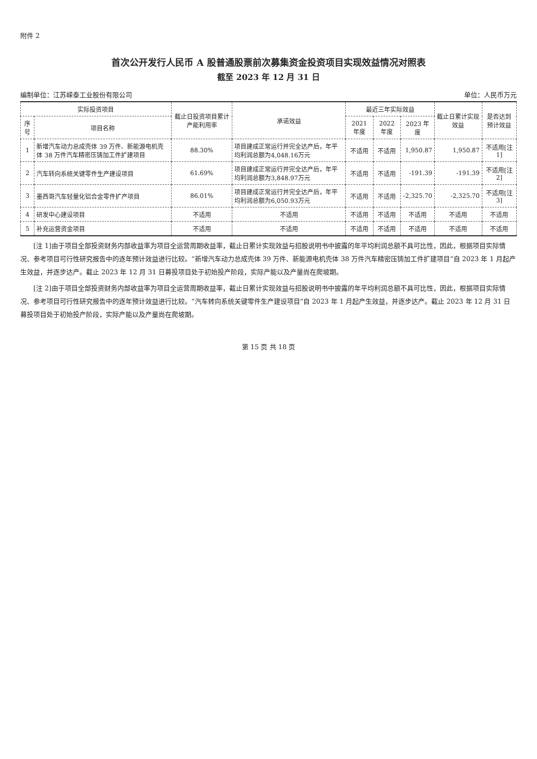附件 2
首次公开发行人民币 A 股普通股票前次募集资金投资项目实现效益情况对照表
截至 2023 年 12 月 31 日
编制单位：江苏嵘泰工业股份有限公司 单位：人民币万元
| 实际投资项目 | | 截止日投资项目累计产能利用率 | 承诺效益 | 最近三年实际效益 | | | 截止日累计实现效益 | 是否达到预计效益 |
| --- | --- | --- | --- | --- | --- | --- | --- | --- |
| 序号 | 项目名称 | | | 2021 年度 | 2022 年度 | 2023 年度 | | |
| 1 | 新增汽车动力总成壳体 39 万件、新能源电机壳体 38 万件汽车精密压铸加工件扩建项目 | 88.30% | 项目建成正常运行并完全达产后，年平均利润总额为4,048.16万元 | 不适用 | 不适用 | 1,950.87 | 1,950.87 | 不适用[注 1] |
| 2 | 汽车转向系统关键零件生产建设项目 | 61.69% | 项目建成正常运行并完全达产后，年平均利润总额为3,848.97万元 | 不适用 | 不适用 | -191.39 | -191.39 | 不适用[注 2] |
| 3 | 墨西哥汽车轻量化铝合金零件扩产项目 | 86.01% | 项目建成正常运行并完全达产后，年平均利润总额为6,050.93万元 | 不适用 | 不适用 | -2,325.70 | -2,325.70 | 不适用[注 3] |
| 4 | 研发中心建设项目 | 不适用 | 不适用 | 不适用 | 不适用 | 不适用 | 不适用 | 不适用 |
| 5 | 补充运营资金项目 | 不适用 | 不适用 | 不适用 | 不适用 | 不适用 | 不适用 | 不适用 |
[注 1]由于项目全部投资财务内部收益率为项目全运营周期收益率，截止日累计实现效益与招股说明书中披露的年平均利润总额不具可比性，因此，根据项目实际情况、参考项目可行性研究报告中的逐年预计效益进行比较。“新增汽车动力总成壳体 39 万件、新能源电机壳体 38 万件汽车精密压铸加工件扩建项目”自 2023 年 1 月起产生效益，并逐步达产。截止 2023 年 12 月 31 日募投项目处于初始投产阶段，实际产能以及产量尚在爬坡期。
[注 2]由于项目全部投资财务内部收益率为项目全运营周期收益率，截止日累计实现效益与招股说明书中披露的年平均利润总额不具可比性，因此，根据项目实际情况、参考项目可行性研究报告中的逐年预计效益进行比较。“汽车转向系统关键零件生产建设项目”自 2023 年 1 月起产生效益，并逐步达产。截止 2023 年 12 月 31 日募投项目处于初始投产阶段，实际产能以及产量尚在爬坡期。
第 15 页 共 18 页